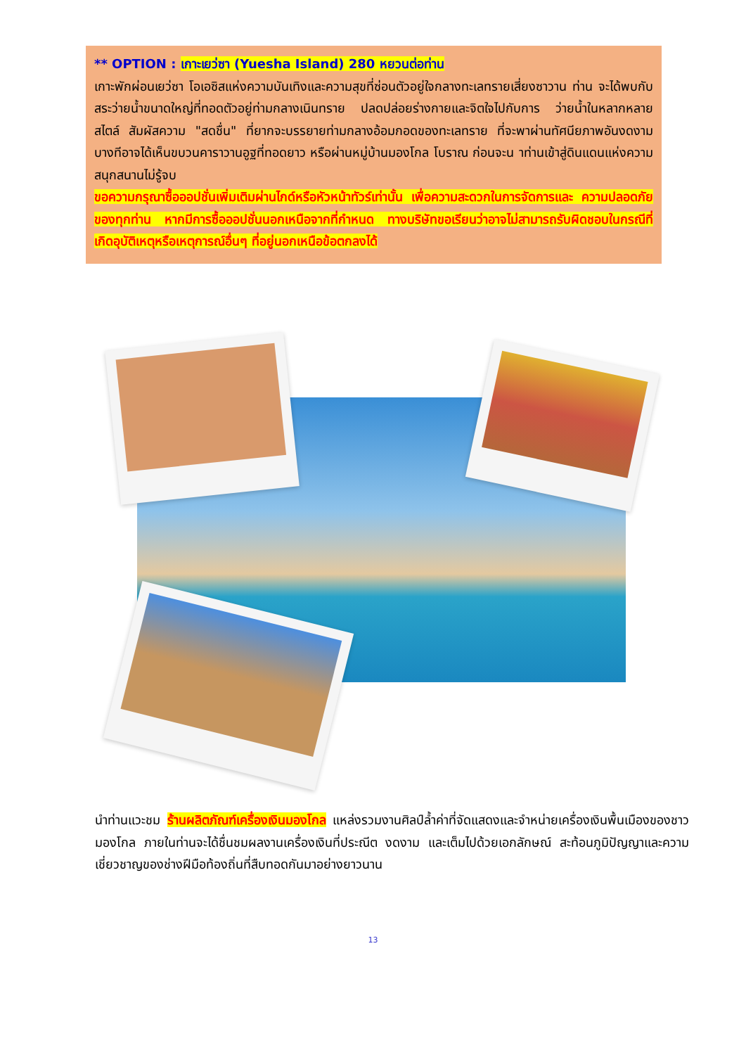** OPTION : เกาะเยว่ซา (Yuesha Island) 280 หยวนต่อท่าน
เกาะพักผ่อนเยว่ซา โอเอซิสแห่งความบันเทิงและความสุขที่ซ่อนตัวอยู่ใจกลางทะเลทรายเสี่ยงซาวาน ท่าน จะได้พบกับ สระว่ายน้ำขนาดใหญ่ที่ทอดตัวอยู่ท่ามกลางเนินทราย ปลดปล่อยร่างกายและจิตใจไปกับการ ว่ายน้ำในหลากหลายสไตล์ สัมผัสความ "สดชื่น" ที่ยากจะบรรยายท่ามกลางอ้อมกอดของทะเลทราย ที่จะพาผ่านทัศนียภาพอันงดงาม บางทีอาจได้เห็นขบวนคาราวานอูฐที่ทอดยาว หรือผ่านหมู่บ้านมองโกล โบราณ ก่อนจะน าท่านเข้าสู่ดินแดนแห่งความสนุกสนานไม่รู้จบ
ขอความกรุณาซื้อออปชั่นเพิ่มเติมผ่านไกด์หรือหัวหน้าทัวร์เท่านั้น เพื่อความสะดวกในการจัดการและ ความปลอดภัยของทุกท่าน หากมีการซื้อออปชั่นนอกเหนือจากที่กำหนด ทางบริษัทขอเรียนว่าอาจไม่สามารถรับผิดชอบในกรณีที่เกิดอุบัติเหตุหรือเหตุการณ์อื่นๆ ที่อยู่นอกเหนือข้อตกลงได้
นำท่านแวะชม ร้านผลิตภัณฑ์เครื่องเงินมองโกล แหล่งรวมงานศิลป์ล้ำค่าที่จัดแสดงและจำหน่ายเครื่องเงินพื้นเมืองของชาวมองโกล ภายในท่านจะได้ชื่นชมผลงานเครื่องเงินที่ประณีต งดงาม และเต็มไปด้วยเอกลักษณ์ สะท้อนภูมิปัญญาและความเชี่ยวชาญของช่างฝีมือท้องถิ่นที่สืบทอดกันมาอย่างยาวนาน
13